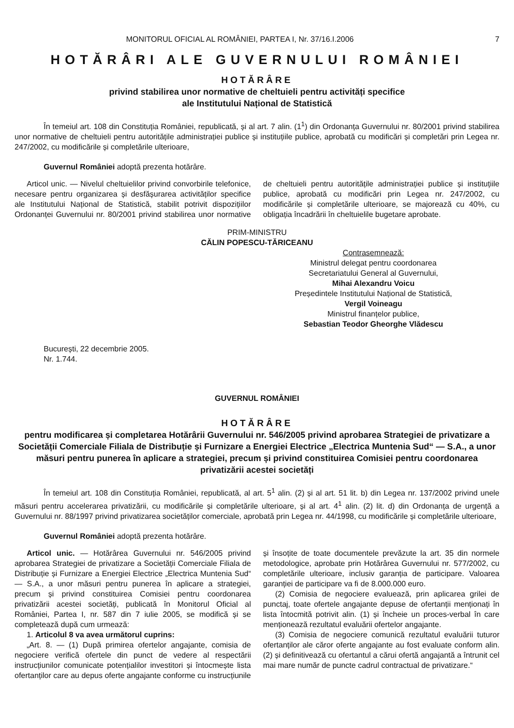MONITORUL OFICIAL AL ROMÂNIEI, PARTEA I, Nr. 37/16.I.2006 7
HOTĂRÂRI ALE GUVERNULUI ROMÂNIEI
HOTĂRÂRE
privind stabilirea unor normative de cheltuieli pentru activități specifice
ale Institutului Național de Statistică
În temeiul art. 108 din Constituția României, republicată, și al art. 7 alin. (1<sup>1</sup>) din Ordonanța Guvernului nr. 80/2001 privind stabilirea unor normative de cheltuieli pentru autoritățile administrației publice și instituțiile publice, aprobată cu modificări și completări prin Legea nr. 247/2002, cu modificările și completările ulterioare,
Guvernul României adoptă prezenta hotărâre.
Articol unic. — Nivelul cheltuielilor privind convorbirile telefonice, necesare pentru organizarea și desfășurarea activităților specifice ale Institutului Național de Statistică, stabilit potrivit dispozițiilor Ordonanței Guvernului nr. 80/2001 privind stabilirea unor normative de cheltuieli pentru autoritățile administrației publice și instituțiile publice, aprobată cu modificări prin Legea nr. 247/2002, cu modificările și completările ulterioare, se majorează cu 40%, cu obligația încadrării în cheltuielile bugetare aprobate.
PRIM-MINISTRU
CĂLIN POPESCU-TĂRICEANU
Contrasemnează:
Ministrul delegat pentru coordonarea
Secretariatului General al Guvernului,
Mihai Alexandru Voicu
Președintele Institutului Național de Statistică,
Vergil Voineagu
Ministrul finanțelor publice,
Sebastian Teodor Gheorghe Vlădescu
București, 22 decembrie 2005.
Nr. 1.744.
GUVERNUL ROMÂNIEI
HOTĂRÂRE
pentru modificarea și completarea Hotărârii Guvernului nr. 546/2005 privind aprobarea Strategiei de privatizare a Societății Comerciale Filiala de Distribuție și Furnizare a Energiei Electrice „Electrica Muntenia Sud“ — S.A., a unor măsuri pentru punerea în aplicare a strategiei, precum și privind constituirea Comisiei pentru coordonarea privatizării acestei societăți
În temeiul art. 108 din Constituția României, republicată, al art. 5<sup>1</sup> alin. (2) și al art. 51 lit. b) din Legea nr. 137/2002 privind unele măsuri pentru accelerarea privatizării, cu modificările și completările ulterioare, și al art. 4<sup>1</sup> alin. (2) lit. d) din Ordonanța de urgență a Guvernului nr. 88/1997 privind privatizarea societăților comerciale, aprobată prin Legea nr. 44/1998, cu modificările și completările ulterioare,
Guvernul României adoptă prezenta hotărâre.
Articol unic. — Hotărârea Guvernului nr. 546/2005 privind aprobarea Strategiei de privatizare a Societății Comerciale Filiala de Distribuție și Furnizare a Energiei Electrice „Electrica Muntenia Sud“ — S.A., a unor măsuri pentru punerea în aplicare a strategiei, precum și privind constituirea Comisiei pentru coordonarea privatizării acestei societăți, publicată în Monitorul Oficial al României, Partea I, nr. 587 din 7 iulie 2005, se modifică și se completează după cum urmează:
1. Articolul 8 va avea următorul cuprins:
„Art. 8. — (1) După primirea ofertelor angajante, comisia de negociere verifică ofertele din punct de vedere al respectării instrucțiunilor comunicate potențialilor investitori și întocmește lista ofertanților care au depus oferte angajante conforme cu instrucțiunile și însoțite de toate documentele prevăzute la art. 35 din normele metodologice, aprobate prin Hotărârea Guvernului nr. 577/2002, cu completările ulterioare, inclusiv garanția de participare. Valoarea garanției de participare va fi de 8.000.000 euro.
(2) Comisia de negociere evaluează, prin aplicarea grilei de punctaj, toate ofertele angajante depuse de ofertanții menționați în lista întocmită potrivit alin. (1) și încheie un proces-verbal în care menționează rezultatul evaluării ofertelor angajante.
(3) Comisia de negociere comunică rezultatul evaluării tuturor ofertanților ale căror oferte angajante au fost evaluate conform alin. (2) și definitivează cu ofertantul a cărui ofertă angajantă a întrunit cel mai mare număr de puncte cadrul contractual de privatizare.“